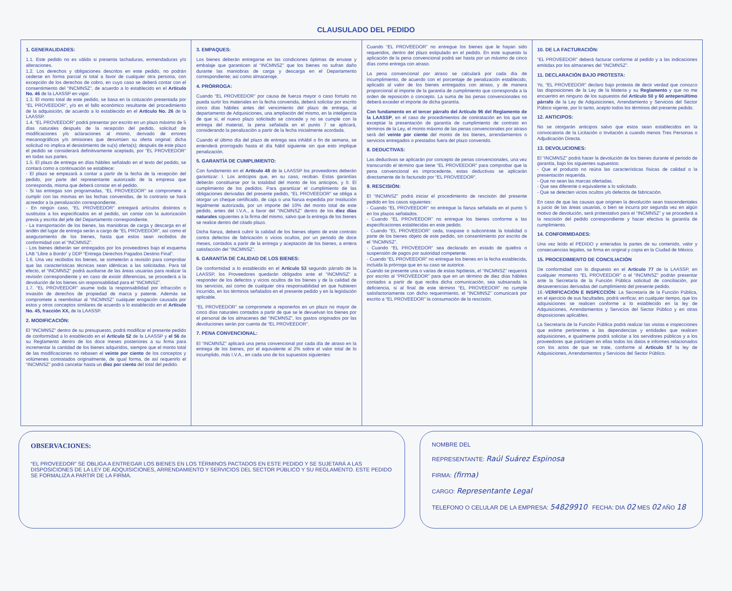CLAUSULADO DEL PEDIDO
1. GENERALIDADES:
1.1. Este pedido no es válido si presenta tachaduras, enmendaduras y/o alteraciones.
1.2. Los derechos y obligaciones descritos en este pedido, no podrán cederse en forma parcial ni total a favor de cualquier otra persona, con excepción de los derechos de cobro, en cuyo caso se deberá contar con el consentimiento del “INCMNSZ”, de acuerdo a lo establecido en el Artículo No. 46 de la LAASSP en vigor.
1.3. El monto total de este pedido, se basa en la cotización presentada por “EL PROVEEDOR”, y/o en el fallo económico resultante del procedimiento de la adquisición, de acuerdo a lo establecido en el Artículo No. 26 de la LAASSP.
1.4. “EL PROVEEDOR” podrá presentar por escrito en un plazo máximo de 5 días naturales después de la recepción del pedido, solicitud de modificaciones y/o aclaraciones al mismo, derivado de errores mecanográficos y/o omisiones que desvirtúen su oferta original; dicha solicitud no implica el desistimiento de su(s) oferta(s); después de este plazo el pedido se considerará definitivamente aceptado, por “EL PROVEEDOR” en todas sus partes.
1.5. El plazo de entrega en días hábiles señalado en el texto del pedido, se contará como a continuación se establece:
- El plazo se empezará a contar a partir de la fecha de la recepción del pedido, por parte del representante autorizado de la empresa que corresponda, misma que deberá constar en el pedido.
- Si las entregas son programadas, “EL PROVEEDOR” se compromete a cumplir con las mismas en las fechas convenidas, de lo contrario se hará acreedor a la penalización correspondiente.
- En ningún caso, “EL PROVEEDOR” entregará artículos distintos o sustitutos a los especificados en el pedido, sin contar con la autorización previa y escrita del jefe del Departamento correspondiente.
- La transportación de los bienes, las maniobras de carga y descarga en el andén del lugar de entrega serán a cargo de “EL PROVEEDOR”, así como el aseguramiento de los bienes, hasta que estos sean recibidos de conformidad con el “INCMNSZ”.
- Los bienes deberán ser entregados por los proveedores bajo el esquema LAB “Libre a Bordo” y DDP “Entrega Derechos Pagados Destino Final”.
1.6. Una vez recibidos los bienes, se someterán a revisión para comprobar que las características técnicas sean idénticas a las solicitadas. Para tal efecto, el “INCMNSZ” podrá auxiliarse de las áreas usuarias para realizar la revisión correspondiente y en caso de existir diferencias, se procederá a la devolución de los bienes sin responsabilidad para el “INCMNSZ”.
1.7. “EL PROVEEDOR” asume toda la responsabilidad por infracción o invasión de derechos de propiedad de marca y patente. Además se compromete a reembolsar al “INCMNSZ” cualquier erogación causada por estos y otros conceptos similares de acuerdo a lo establecido en el Artículo No. 45, fracción XX, de la LAASSP.
2. MODIFICACIÓN:
El “INCMNSZ” dentro de su presupuesto, podrá modificar el presente pedido de conformidad a lo establecido en el Artículo 52 de la LAASSP y el 56 de su Reglamento dentro de los doce meses posteriores a su firma para incrementar la cantidad de los bienes adquiridos, siempre que el monto total de las modificaciones no rebasen el veinte por ciento de los conceptos y volúmenes contratados originalmente, de igual forma, de así requerirlo el “INCMNSZ” podrá cancelar hasta un diez por ciento del total del pedido.
3. EMPAQUES:
Los bienes deberán entregarse en las condiciones óptimas de envase y embalaje que garanticen al “INCMNSZ” que los bienes no sufran daño durante las maniobras de carga y descarga en el Departamento correspondiente; así como almacenaje.
4. PRÓRROGA:
Cuando “EL PROVEEDOR” por causa de fuerza mayor o caso fortuito no pueda surtir los materiales en la fecha convenida, deberá solicitar por escrito cinco días hábiles antes del vencimiento del plazo de entrega, al departamento de Adquisiciones, una ampliación del mismo, en la inteligencia de que si, el nuevo plazo solicitado se concede y no se cumple con la entrega del material, la pena señalada en el punto 7 se aplicará, considerando la penalización a partir de la fecha inicialmente acordada.
Cuando el último día del plazo de entrega sea inhábil o fin de semana, se entenderá prorrogado hasta el día hábil siguiente sin que esto implique penalización.
5. GARANTÍA DE CUMPLIMIENTO:
Con fundamento en el Artículo 48 de la LAASSP los proveedores deberán garantizar: I. Los anticipos que, en su caso, reciban. Estas garantías deberán constituirse por la totalidad del monto de los anticipos, y II. El cumplimiento de los pedidos. Para garantizar el cumplimiento de las obligaciones derivadas del presente pedido, “EL PROVEEDOR” se obliga a otorgar un cheque certificado, de caja o una fianza expedida por Institución legalmente autorizada, por un importe del 10% del monto total de este pedido, antes del I.V.A., a favor del “INCMNSZ” dentro de los diez días naturales siguientes a la firma del mismo, salvo que la entrega de los bienes se realice dentro del citado plazo.
Dicha fianza, deberá cubrir la calidad de los bienes objeto de este contrato contra defectos de fabricación o vicios ocultos, por un periodo de doce meses, contados a partir de la entrega y aceptación de los bienes, a entera satisfacción del “INCMNSZ”.
6. GARANTÍA DE CALIDAD DE LOS BIENES:
De conformidad a lo establecido en el Artículo 53 segundo párrafo de la LAASSP, los Proveedores quedarán obligados ante el “INCMNSZ” a responder de los defectos y vicios ocultos de los bienes y de la calidad de los servicios, así como de cualquier otra responsabilidad en que hubieren incurrido, en los términos señalados en el presente pedido y en la legislación aplicable.
“EL PROVEEDOR” se compromete a reponerlos en un plazo no mayor de cinco días naturales contados a partir de que se le devuelvan los bienes por el personal de los almacenes del “INCMNSZ”, los gastos originados por las devoluciones serán por cuenta de “EL PROVEEDOR”.
7. PENA CONVENCIONAL:
El “INCMNSZ” aplicará una pena convencional por cada día de atraso en la entrega de los bienes, por el equivalente al 2% sobre el valor total de lo incumplido, más I.V.A., en cada uno de los supuestos siguientes:
Cuando “EL PROVEEDOR” no entregue los bienes que le hayan sido requeridos, dentro del plazo estipulado en el pedido. En este supuesto la aplicación de la pena convencional podrá ser hasta por un máximo de cinco días como entrega con atraso.
La pena convencional por atraso se calculará por cada día de incumplimiento, de acuerdo con el porcentaje de penalización establecido, aplicado al valor de los bienes entregados con atraso, y de manera proporcional al importe de la garantía de cumplimiento que corresponda a la orden de reposición o concepto. La suma de las penas convencionales no deberá exceder el importe de dicha garantía.
Con fundamento en el tercer párrafo del Artículo 96 del Reglamento de la LAASSP, en el caso de procedimientos de contratación en los que se exceptúe la presentación de garantía de cumplimiento de contrato en términos de la Ley, el monto máximo de las penas convencionales por atraso será del veinte por ciento del monto de los bienes, arrendamientos o servicios entregados o prestados fuera del plazo convenido.
8. DEDUCTIVAS:
Las deductivas se aplicarán por concepto de penas convencionales, una vez transcurrido el término que tiene “EL PROVEEDOR” para comprobar que la pena convencional es improcedente, estas deductivas se aplicarán directamente de lo facturado por “EL PROVEEDOR”.
9. RESCISIÓN:
El “INCMNSZ” podrá iniciar el procedimiento de rescisión del presente pedido en los casos siguientes:
- Cuando “EL PROVEEDOR” no entregue la fianza señalada en el punto 5 en los plazos señalados.
- Cuando “EL PROVEEDOR” no entregue los bienes conforme a las especificaciones establecidas en este pedido.
- Cuando “EL PROVEEDOR” ceda, traspase o subcontrate la totalidad o parte de los bienes objeto de este pedido, sin consentimiento por escrito de el “INCMNSZ”.
- Cuando “EL PROVEEDOR” sea declarado en estado de quiebra o suspensión de pagos por autoridad competente.
- Cuando “EL PROVEEDOR” no entregue los bienes en la fecha establecida, incluida la prórroga que en su caso se autorice.
Cuando se presente una o varias de estas hipótesis, el “INCMNSZ” requerirá por escrito al “PROVEEDOR” para que en un término de diez días hábiles contados a partir de que reciba dicha comunicación, sea subsanada la deficiencia, si al final de este término “EL PROVEEDOR” no cumple satisfactoriamente con dicho requerimiento, el “INCMNSZ” comunicará por escrito a “EL PROVEEDOR” la consumación de la rescisión.
10. DE LA FACTURACIÓN:
“EL PROVEEDOR” deberá facturar conforme al pedido y a las indicaciones emitidas por los almacenes del “INCMNSZ”.
11. DECLARACIÓN BAJO PROTESTA:
Yo, “EL PROVEEDOR” declaro bajo protesta de decir verdad que conozco las disposiciones de la Ley de la Materia y su Reglamento y que no me encuentro en ninguno de los supuestos del Artículo 50 y 60 antepenúltimo párrafo de la Ley de Adquisiciones, Arrendamiento y Servicios del Sector Púbico vigente, por lo tanto, acepto todos los términos del presente pedido.
12. ANTICIPOS:
No se otorgarán anticipos salvo que estos sean establecidos en la convocatoria de la Licitación o Invitación a cuando menos Tres Personas o Adjudicación Directa.
13. DEVOLUCIONES:
El “INCMNSZ” podrá hacer la devolución de los bienes durante el periodo de garantía, bajo los siguientes supuestos:
- Que el producto no reúna las características físicas de calidad o la presentación requerida.
- Que no sean las marcas ofertadas.
- Que sea diferente o equivalente a lo solicitado.
- Que se detecten vicios ocultos y/o defectos de fabricación.
En caso de que las causas que originen la devolución sean trascendentales a juicio de las áreas usuarias, o bien se incurra por segunda vez en algún motivo de devolución, será protestativo para el “INCMNSZ” y se procederá a la rescisión del pedido correspondiente y hacer efectiva la garantía de cumplimiento.
14. CONFORMIDADES:
Una vez leído el PEDIDO y enteradas la partes de su contenido, valor y consecuencias legales, se firma en original y copia en la Ciudad de México.
15. PROCEDIMIENTO DE CONCILIACIÓN
De conformidad con lo dispuesto en el Artículo 77 de la LAASSP, en cualquier momento “EL PROVEEDOR” o el “INCMNSZ” podrán presentar ante la Secretaría de la Función Pública solicitud de conciliación, por desavenencias derivadas del cumplimiento del presente pedido.
16.-VERIFICACIÓN E INSPECCIÓN: La Secretaría de la Función Pública, en el ejercicio de sus facultades, podrá verificar, en cualquier tiempo, que los adquisiciones se realicen conforme a lo establecido en la ley de Adquisiciones, Arrendamientos y Servicios del Sector Público y en otras disposiciones aplicables.
La Secretaría de la Función Pública podrá realizar las visitas e inspecciones que estime pertinentes a las dependencias y entidades que realicen adquisiciones, e igualmente podrá solicitar a los servidores públicos y a los proveedores que participen en ellas todos los datos e informes relacionados con los actos de que se trate, conforme al Artículo 57 la ley de Adquisiciones, Arrendamientos y Servicios del Sector Público.
OBSERVACIONES:
“EL PROVEEDOR” SE OBLIGA A ENTREGAR LOS BIENES EN LOS TÉRMINOS PACTADOS EN ESTE PEDIDO Y SE SUJETARÁ A LAS DISPOSICIONES DE LA LEY DE ADQUISICIONES, ARRENDAMIENTO Y SERVICIOS DEL SECTOR PÚBLICO Y SU REGLAMENTO. ESTE PEDIDO SE FORMALIZA A PARTIR DE LA FIRMA.
NOMBRE DEL
REPRESENTANTE: Raúl Suárez Espinosa
FIRMA: (firma)
CARGO: Representante Legal
TELEFONO O CELULAR DE LA EMPRESA: 54829910 FECHA: DIA 02 MES 02 AÑO 18